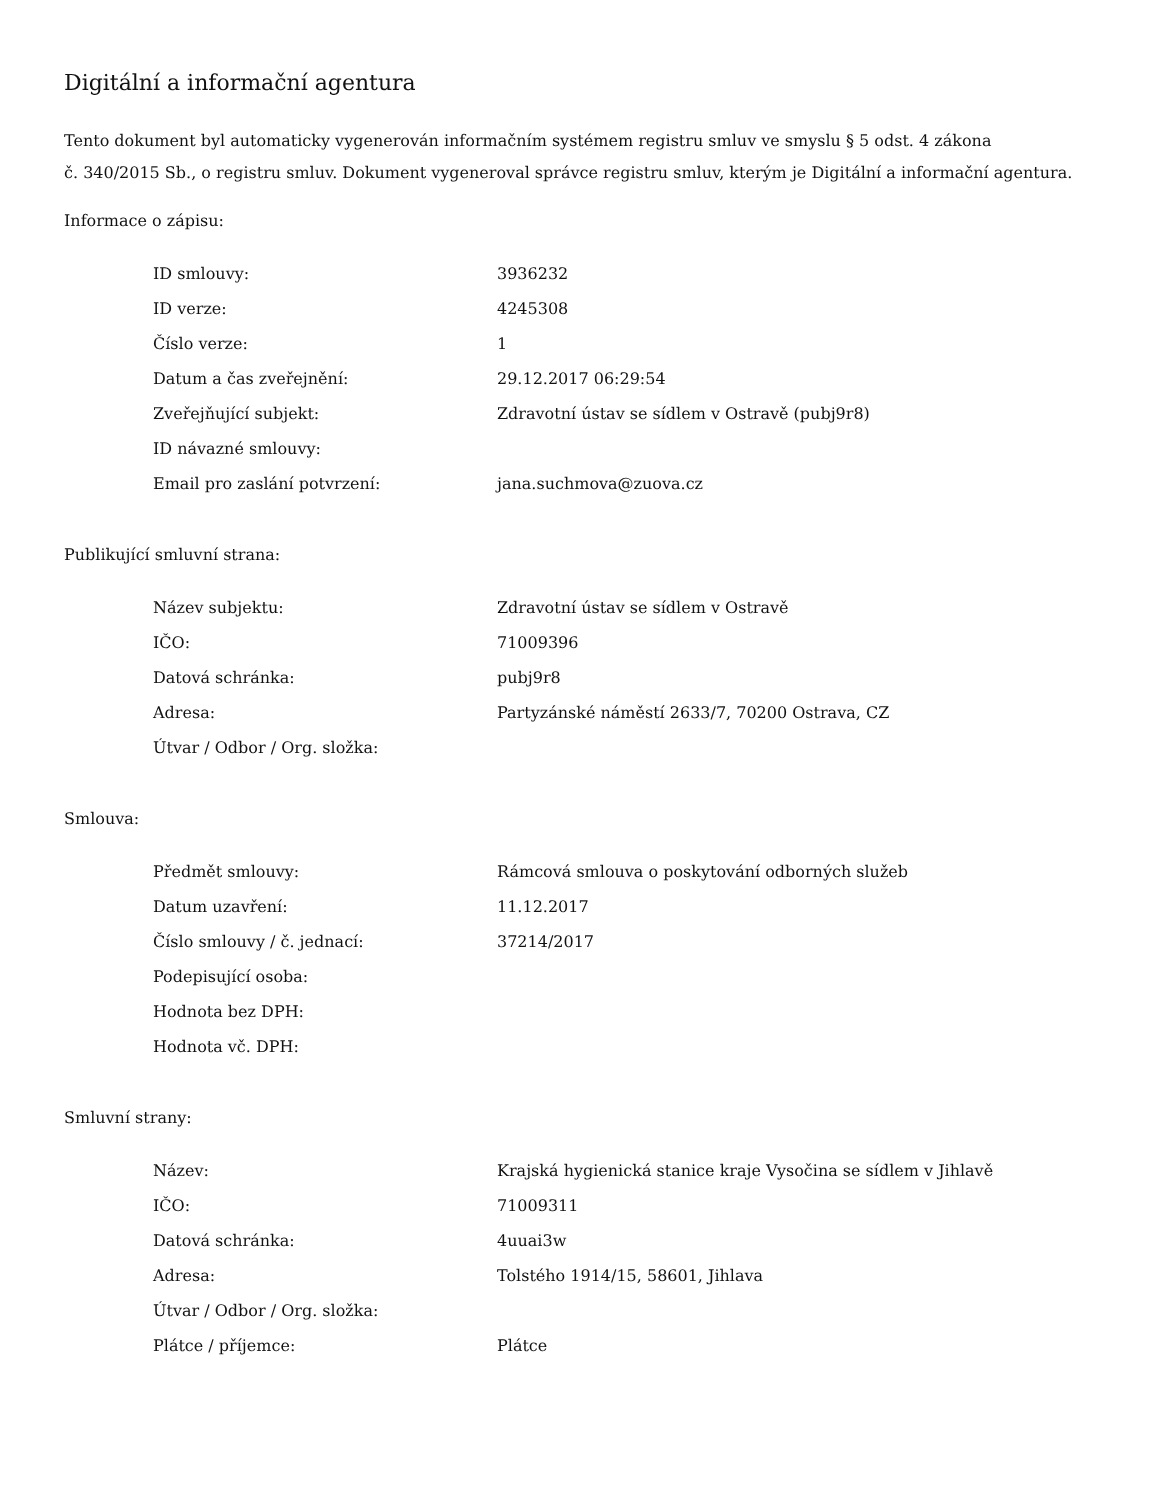Digitální a informační agentura
Tento dokument byl automaticky vygenerován informačním systémem registru smluv ve smyslu § 5 odst. 4 zákona
č. 340/2015 Sb., o registru smluv. Dokument vygeneroval správce registru smluv, kterým je Digitální a informační agentura.
Informace o zápisu:
| ID smlouvy: | 3936232 |
| ID verze: | 4245308 |
| Číslo verze: | 1 |
| Datum a čas zveřejnění: | 29.12.2017 06:29:54 |
| Zveřejňující subjekt: | Zdravotní ústav se sídlem v Ostravě (pubj9r8) |
| ID návazné smlouvy: | |
| Email pro zaslání potvrzení: | jana.suchmova@zuova.cz |
Publikující smluvní strana:
| Název subjektu: | Zdravotní ústav se sídlem v Ostravě |
| IČO: | 71009396 |
| Datová schránka: | pubj9r8 |
| Adresa: | Partyzánské náměstí 2633/7, 70200 Ostrava, CZ |
| Útvar / Odbor / Org. složka: | |
Smlouva:
| Předmět smlouvy: | Rámcová smlouva o poskytování odborných služeb |
| Datum uzavření: | 11.12.2017 |
| Číslo smlouvy / č. jednací: | 37214/2017 |
| Podepisující osoba: | |
| Hodnota bez DPH: | |
| Hodnota vč. DPH: | |
Smluvní strany:
| Název: | Krajská hygienická stanice kraje Vysočina se sídlem v Jihlavě |
| IČO: | 71009311 |
| Datová schránka: | 4uuai3w |
| Adresa: | Tolstého 1914/15, 58601, Jihlava |
| Útvar / Odbor / Org. složka: | |
| Plátce / příjemce: | Plátce |